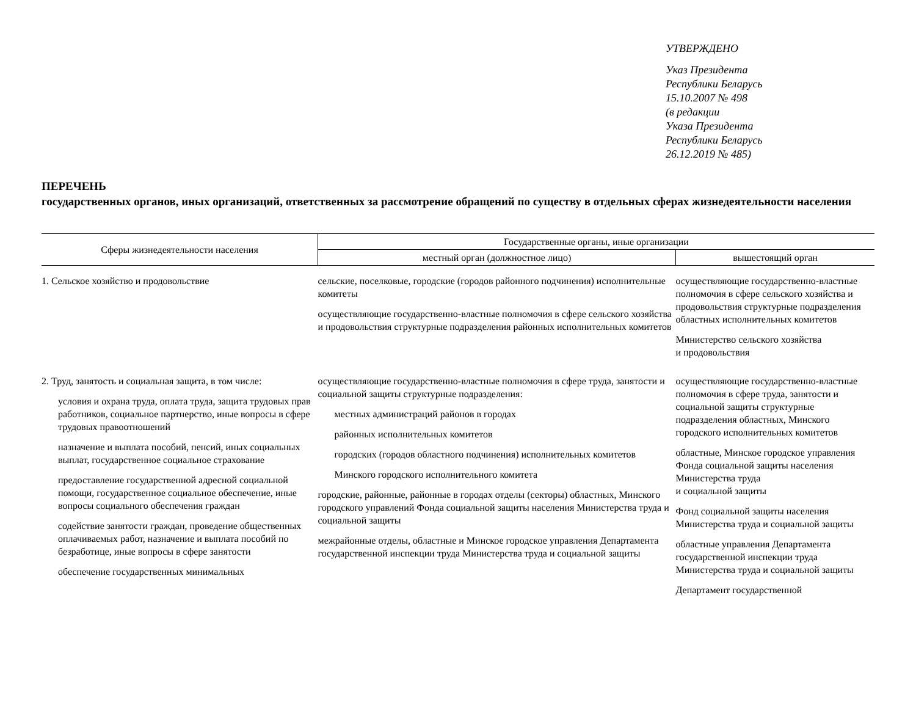УТВЕРЖДЕНО
Указ Президента
Республики Беларусь
15.10.2007 № 498
(в редакции
Указа Президента
Республики Беларусь
26.12.2019 № 485)
ПЕРЕЧЕНЬ
государственных органов, иных организаций, ответственных за рассмотрение обращений по существу в отдельных сферах жизнедеятельности населения
| Сферы жизнедеятельности населения | Государственные органы, иные организации | |
| --- | --- | --- |
| | местный орган (должностное лицо) | вышестоящий орган |
| 1. Сельское хозяйство и продовольствие | сельские, поселковые, городские (городов районного подчинения) исполнительные комитеты осуществляющие государственно-властные полномочия в сфере сельского хозяйства и продовольствия структурные подразделения районных исполнительных комитетов | осуществляющие государственно-властные полномочия в сфере сельского хозяйства и продовольствия структурные подразделения областных исполнительных комитетов Министерство сельского хозяйства и продовольствия |
| 2. Труд, занятость и социальная защита, в том числе: условия и охрана труда, оплата труда, защита трудовых прав работников, социальное партнерство, иные вопросы в сфере трудовых правоотношений назначение и выплата пособий, пенсий, иных социальных выплат, государственное социальное страхование предоставление государственной адресной социальной помощи, государственное социальное обеспечение, иные вопросы социального обеспечения граждан содействие занятости граждан, проведение общественных оплачиваемых работ, назначение и выплата пособий по безработице, иные вопросы в сфере занятости обеспечение государственных минимальных | осуществляющие государственно-властные полномочия в сфере труда, занятости и социальной защиты структурные подразделения: местных администраций районов в городах районных исполнительных комитетов городских (городов областного подчинения) исполнительных комитетов Минского городского исполнительного комитета городские, районные, районные в городах отделы (секторы) областных, Минского городского управлений Фонда социальной защиты населения Министерства труда и социальной защиты межрайонные отделы, областные и Минское городское управления Департамента государственной инспекции труда Министерства труда и социальной защиты | осуществляющие государственно-властные полномочия в сфере труда, занятости и социальной защиты структурные подразделения областных, Минского городского исполнительных комитетов областные, Минское городское управления Фонда социальной защиты населения Министерства труда и социальной защиты Фонд социальной защиты населения Министерства труда и социальной защиты областные управления Департамента государственной инспекции труда Министерства труда и социальной защиты Департамент государственной |